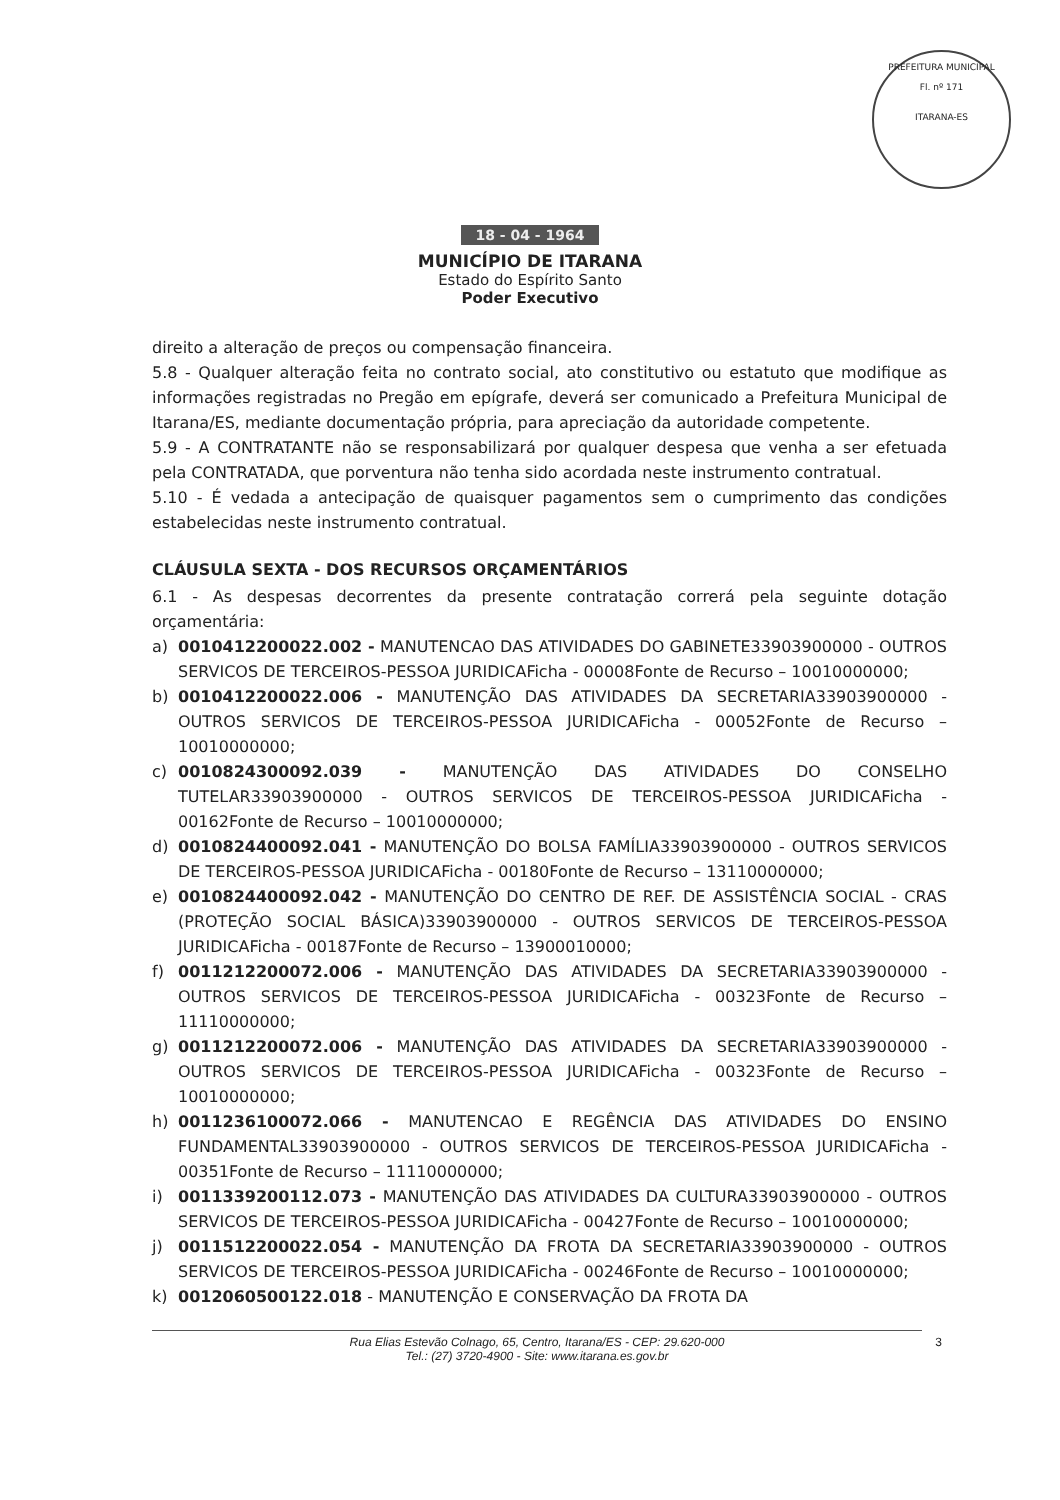PREFEITURA MUNICIPAL
Fl. nº 171
ITARANA-ES
18 - 04 - 1964
MUNICÍPIO DE ITARANA
Estado do Espírito Santo
Poder Executivo
direito a alteração de preços ou compensação financeira.
5.8 - Qualquer alteração feita no contrato social, ato constitutivo ou estatuto que modifique as informações registradas no Pregão em epígrafe, deverá ser comunicado a Prefeitura Municipal de Itarana/ES, mediante documentação própria, para apreciação da autoridade competente.
5.9 - A CONTRATANTE não se responsabilizará por qualquer despesa que venha a ser efetuada pela CONTRATADA, que porventura não tenha sido acordada neste instrumento contratual.
5.10 - É vedada a antecipação de quaisquer pagamentos sem o cumprimento das condições estabelecidas neste instrumento contratual.
CLÁUSULA SEXTA - DOS RECURSOS ORÇAMENTÁRIOS
6.1 - As despesas decorrentes da presente contratação correrá pela seguinte dotação orçamentária:
a) 0010412200022.002 - MANUTENCAO DAS ATIVIDADES DO GABINETE33903900000 - OUTROS SERVICOS DE TERCEIROS-PESSOA JURIDICAFicha - 00008Fonte de Recurso – 10010000000;
b) 0010412200022.006 - MANUTENÇÃO DAS ATIVIDADES DA SECRETARIA33903900000 - OUTROS SERVICOS DE TERCEIROS-PESSOA JURIDICAFicha - 00052Fonte de Recurso – 10010000000;
c) 0010824300092.039 - MANUTENÇÃO DAS ATIVIDADES DO CONSELHO TUTELAR33903900000 - OUTROS SERVICOS DE TERCEIROS-PESSOA JURIDICAFicha - 00162Fonte de Recurso – 10010000000;
d) 0010824400092.041 - MANUTENÇÃO DO BOLSA FAMÍLIA33903900000 - OUTROS SERVICOS DE TERCEIROS-PESSOA JURIDICAFicha - 00180Fonte de Recurso – 13110000000;
e) 0010824400092.042 - MANUTENÇÃO DO CENTRO DE REF. DE ASSISTÊNCIA SOCIAL - CRAS (PROTEÇÃO SOCIAL BÁSICA)33903900000 - OUTROS SERVICOS DE TERCEIROS-PESSOA JURIDICAFicha - 00187Fonte de Recurso – 13900010000;
f) 0011212200072.006 - MANUTENÇÃO DAS ATIVIDADES DA SECRETARIA33903900000 - OUTROS SERVICOS DE TERCEIROS-PESSOA JURIDICAFicha - 00323Fonte de Recurso – 11110000000;
g) 0011212200072.006 - MANUTENÇÃO DAS ATIVIDADES DA SECRETARIA33903900000 - OUTROS SERVICOS DE TERCEIROS-PESSOA JURIDICAFicha - 00323Fonte de Recurso – 10010000000;
h) 0011236100072.066 - MANUTENCAO E REGÊNCIA DAS ATIVIDADES DO ENSINO FUNDAMENTAL33903900000 - OUTROS SERVICOS DE TERCEIROS-PESSOA JURIDICAFicha - 00351Fonte de Recurso – 11110000000;
i) 0011339200112.073 - MANUTENÇÃO DAS ATIVIDADES DA CULTURA33903900000 - OUTROS SERVICOS DE TERCEIROS-PESSOA JURIDICAFicha - 00427Fonte de Recurso – 10010000000;
j) 0011512200022.054 - MANUTENÇÃO DA FROTA DA SECRETARIA33903900000 - OUTROS SERVICOS DE TERCEIROS-PESSOA JURIDICAFicha - 00246Fonte de Recurso – 10010000000;
k) 0012060500122.018 - MANUTENÇÃO E CONSERVAÇÃO DA FROTA DA
Rua Elias Estevão Colnago, 65, Centro, Itarana/ES - CEP: 29.620-000
Tel.: (27) 3720-4900 - Site: www.itarana.es.gov.br
3